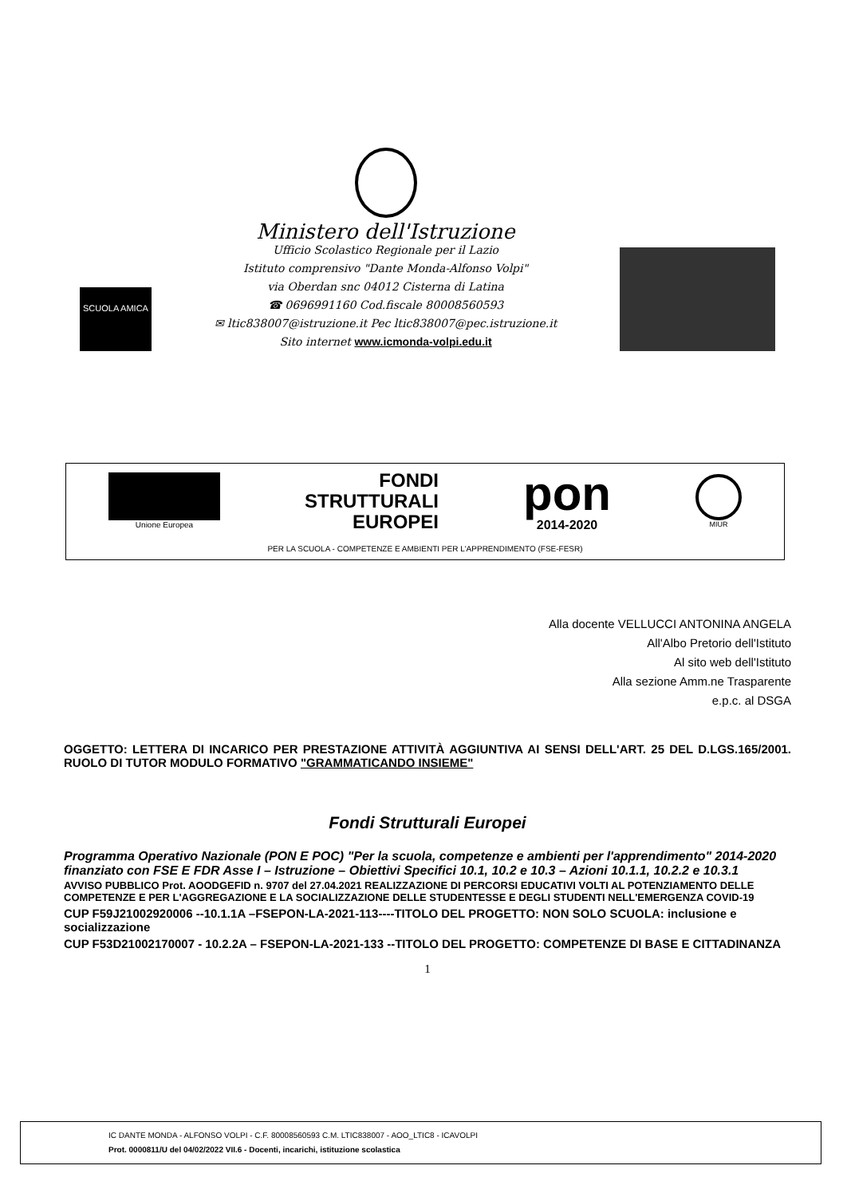SCUOLA AMICA
Ministero dell'Istruzione
Ufficio Scolastico Regionale per il Lazio
Istituto comprensivo "Dante Monda-Alfonso Volpi"
via Oberdan snc 04012 Cisterna di Latina
☎ 0696991160 Cod.fiscale 80008560593
✉ ltic838007@istruzione.it Pec ltic838007@pec.istruzione.it
Sito internet www.icmonda-volpi.edu.it
Unione Europea
FONDI
STRUTTURALI
EUROPEI
pon
2014-2020
MIUR
PER LA SCUOLA - COMPETENZE E AMBIENTI PER L'APPRENDIMENTO (FSE-FESR)
Alla docente VELLUCCI ANTONINA ANGELA
All'Albo Pretorio dell'Istituto
Al sito web dell'Istituto
Alla sezione Amm.ne Trasparente
e.p.c. al DSGA
OGGETTO: LETTERA DI INCARICO PER PRESTAZIONE ATTIVITÀ AGGIUNTIVA AI SENSI DELL'ART. 25 DEL D.LGS.165/2001. RUOLO DI TUTOR MODULO FORMATIVO "GRAMMATICANDO INSIEME"
Fondi Strutturali Europei
Programma Operativo Nazionale (PON E POC) "Per la scuola, competenze e ambienti per l'apprendimento" 2014-2020 finanziato con FSE E FDR Asse I – Istruzione – Obiettivi Specifici 10.1, 10.2 e 10.3 – Azioni 10.1.1, 10.2.2 e 10.3.1
AVVISO PUBBLICO Prot. AOODGEFID n. 9707 del 27.04.2021 REALIZZAZIONE DI PERCORSI EDUCATIVI VOLTI AL POTENZIAMENTO DELLE COMPETENZE E PER L'AGGREGAZIONE E LA SOCIALIZZAZIONE DELLE STUDENTESSE E DEGLI STUDENTI NELL'EMERGENZA COVID-19
CUP F59J21002920006 --10.1.1A –FSEPON-LA-2021-113----TITOLO DEL PROGETTO: NON SOLO SCUOLA: inclusione e socializzazione
CUP F53D21002170007 - 10.2.2A – FSEPON-LA-2021-133 --TITOLO DEL PROGETTO: COMPETENZE DI BASE E CITTADINANZA
1
IC DANTE MONDA - ALFONSO VOLPI - C.F. 80008560593 C.M. LTIC838007 - AOO_LTIC8 - ICAVOLPI
Prot. 0000811/U del 04/02/2022 VII.6 - Docenti, incarichi, istituzione scolastica